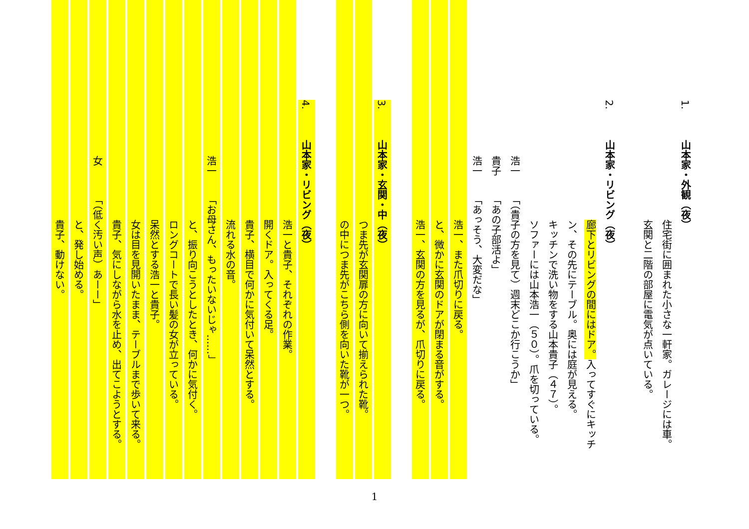1. 山本家・外観（夜）
住宅街に囲まれた小さな一軒家。ガレージには車。
玄関と二階の部屋に電気が点いている。
2. 山本家・リビング（夜）
廊下とリビングの間にはドア。入ってすぐにキッチ
ン、その先にテーブル。奥には庭が見える。
キッチンで洗い物をする山本貴子（４７）。
ソファーには山本浩一（５０）。爪を切っている。
浩一「（貴子の方を見て）週末どこか行こうか」
貴子「あの子部活よ」
浩一「あっそう、大変だな」
浩一、また爪切りに戻る。
と、微かに玄関のドアが閉まる音がする。
浩一、玄関の方を見るが、爪切りに戻る。
3. 山本家・玄関・中（夜）
つま先が玄関扉の方に向いて揃えられた靴。
の中につま先がこちら側を向いた靴が一つ。
4. 山本家・リビング（夜）
浩一と貴子、それぞれの作業。
開くドア。入ってくる足。
貴子、横目で何かに気付いて呆然とする。
流れる水の音。
浩一「お母さん、もったいないじゃ……」
と、振り向こうとしたとき、何かに気付く。
ロングコートで長い髪の女が立っている。
呆然とする浩一と貴子。
女は目を見開いたまま、テーブルまで歩いて来る。
貴子、気にしながら水を止め、出てこようとする。
女「（低く汚い声）あーー」
と、発し始める。
貴子、動けない。
1